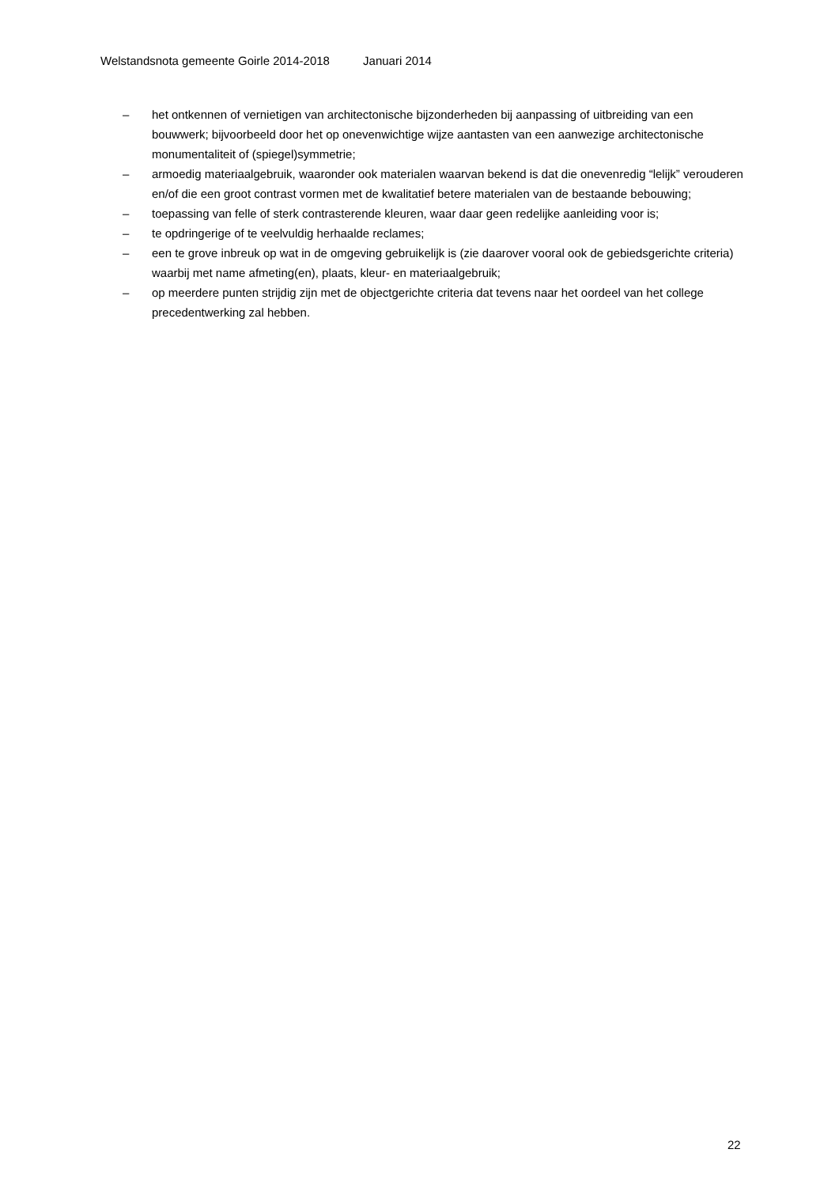Welstandsnota gemeente Goirle 2014-2018 Januari 2014
– het ontkennen of vernietigen van architectonische bijzonderheden bij aanpassing of uitbreiding van een bouwwerk; bijvoorbeeld door het op onevenwichtige wijze aantasten van een aanwezige architectonische monumentaliteit of (spiegel)symmetrie;
– armoedig materiaalgebruik, waaronder ook materialen waarvan bekend is dat die onevenredig “lelijk” verouderen en/of die een groot contrast vormen met de kwalitatief betere materialen van de bestaande bebouwing;
– toepassing van felle of sterk contrasterende kleuren, waar daar geen redelijke aanleiding voor is;
– te opdringerige of te veelvuldig herhaalde reclames;
– een te grove inbreuk op wat in de omgeving gebruikelijk is (zie daarover vooral ook de gebiedsgerichte criteria) waarbij met name afmeting(en), plaats, kleur- en materiaalgebruik;
– op meerdere punten strijdig zijn met de objectgerichte criteria dat tevens naar het oordeel van het college precedentwerking zal hebben.
22